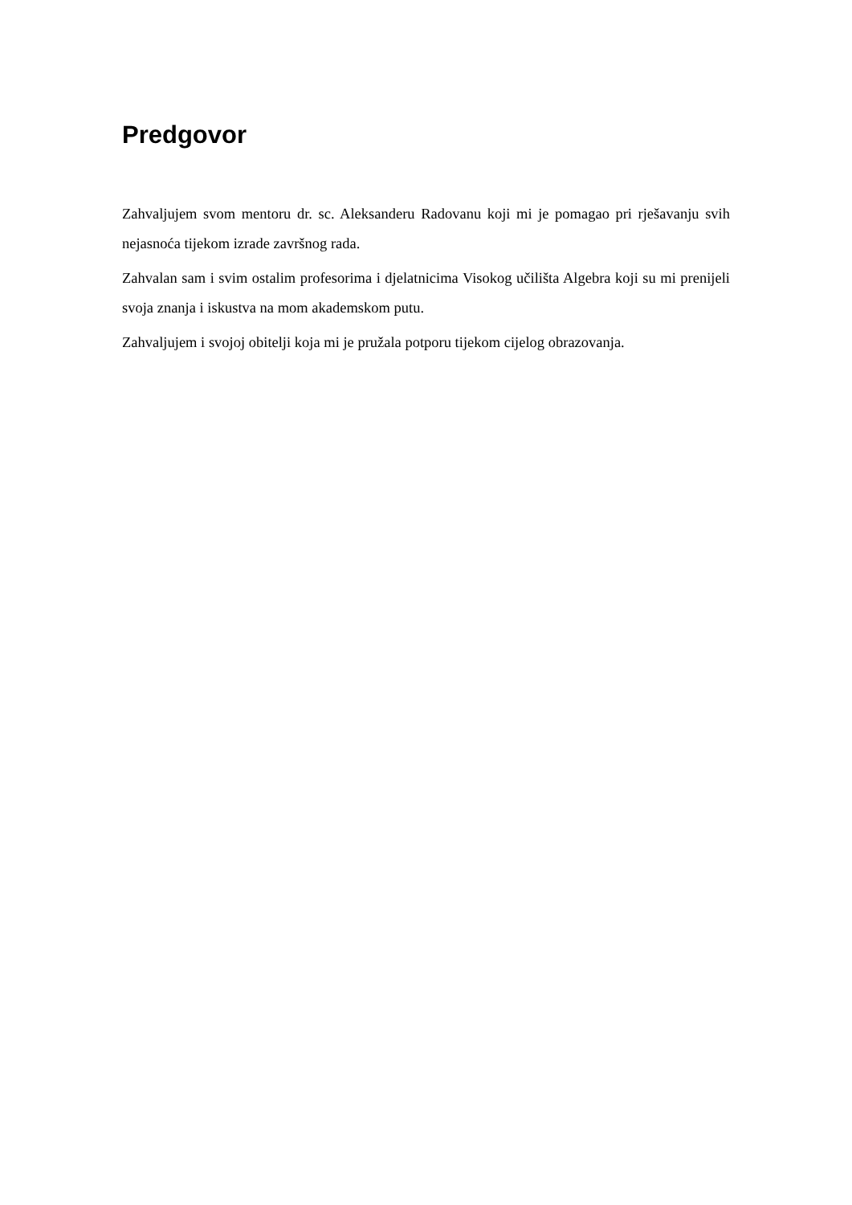Predgovor
Zahvaljujem svom mentoru dr. sc. Aleksanderu Radovanu koji mi je pomagao pri rješavanju svih nejasnoća tijekom izrade završnog rada.
Zahvalan sam i svim ostalim profesorima i djelatnicima Visokog učilišta Algebra koji su mi prenijeli svoja znanja i iskustva na mom akademskom putu.
Zahvaljujem i svojoj obitelji koja mi je pružala potporu tijekom cijelog obrazovanja.